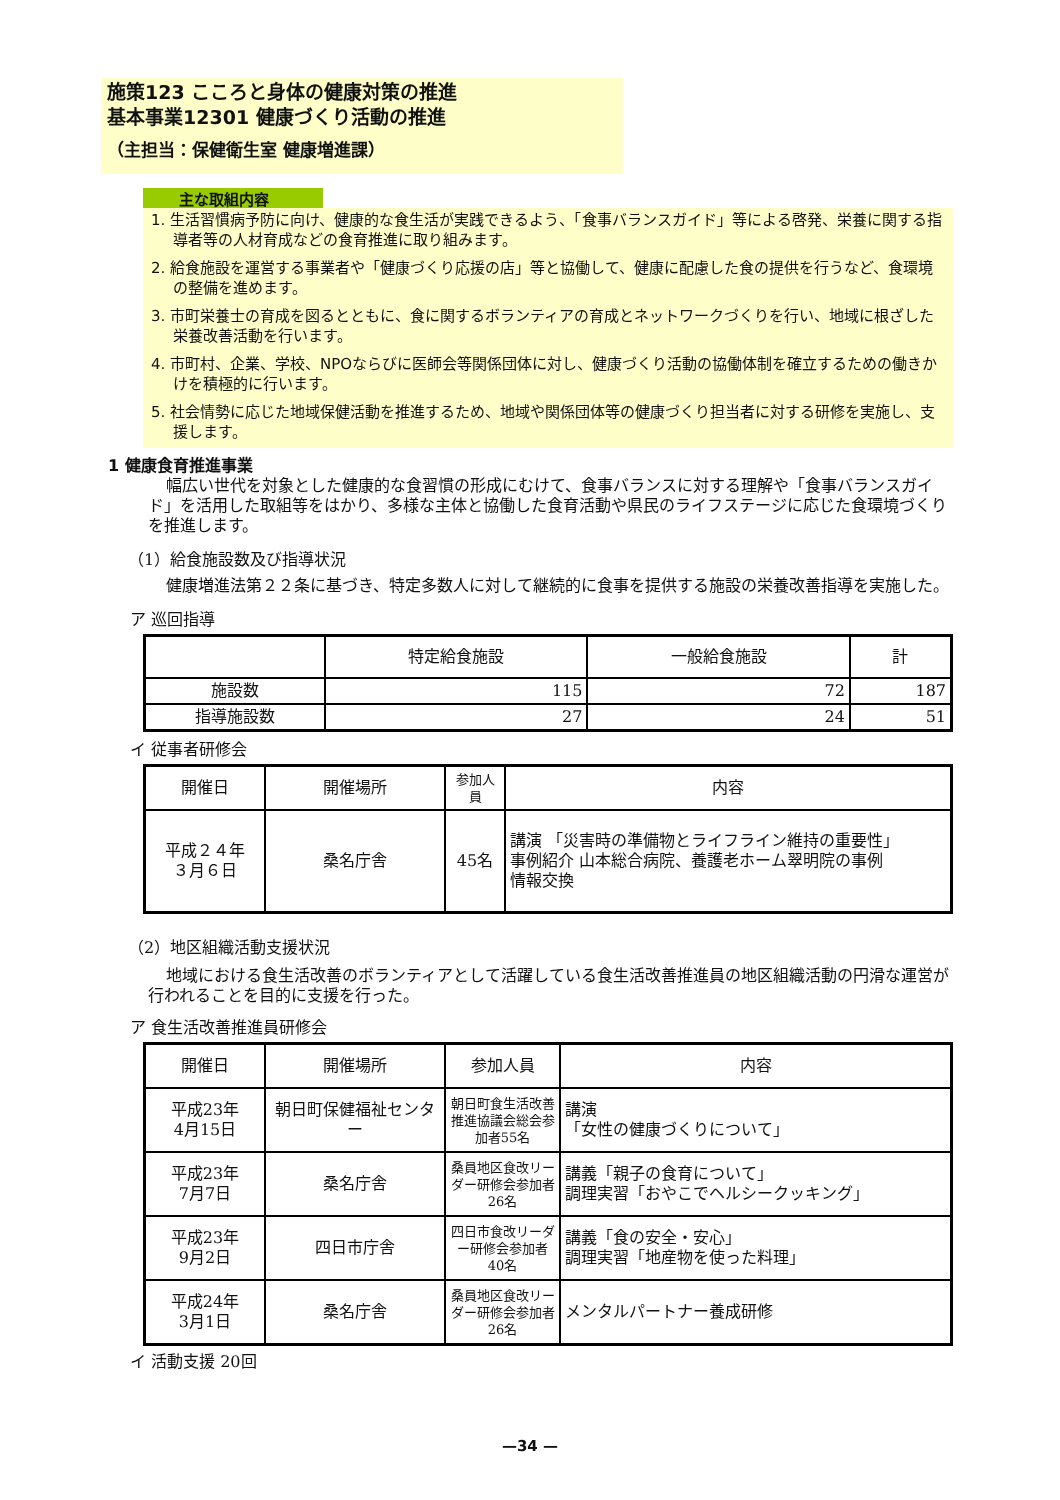施策123 こころと身体の健康対策の推進
基本事業12301 健康づくり活動の推進
（主担当：保健衛生室 健康増進課）
主な取組内容
1. 生活習慣病予防に向け、健康的な食生活が実践できるよう、「食事バランスガイド」等による啓発、栄養に関する指導者等の人材育成などの食育推進に取り組みます。
2. 給食施設を運営する事業者や「健康づくり応援の店」等と協働して、健康に配慮した食の提供を行うなど、食環境の整備を進めます。
3. 市町栄養士の育成を図るとともに、食に関するボランティアの育成とネットワークづくりを行い、地域に根ざした栄養改善活動を行います。
4. 市町村、企業、学校、NPOならびに医師会等関係団体に対し、健康づくり活動の協働体制を確立するための働きかけを積極的に行います。
5. 社会情勢に応じた地域保健活動を推進するため、地域や関係団体等の健康づくり担当者に対する研修を実施し、支援します。
1 健康食育推進事業
幅広い世代を対象とした健康的な食習慣の形成にむけて、食事バランスに対する理解や「食事バランスガイド」を活用した取組等をはかり、多様な主体と協働した食育活動や県民のライフステージに応じた食環境づくりを推進します。
（1）給食施設数及び指導状況
健康増進法第２２条に基づき、特定多数人に対して継続的に食事を提供する施設の栄養改善指導を実施した。
ア 巡回指導
| | 特定給食施設 | 一般給食施設 | 計 |
| --- | --- | --- | --- |
| 施設数 | 115 | 72 | 187 |
| 指導施設数 | 27 | 24 | 51 |
イ 従事者研修会
| 開催日 | 開催場所 | 参加人員 | 内容 |
| --- | --- | --- | --- |
| 平成２４年 ３月６日 | 桑名庁舎 | 45名 | 講演 「災害時の準備物とライフライン維持の重要性」 事例紹介 山本総合病院、養護老ホーム翠明院の事例 情報交換 |
（2）地区組織活動支援状況
地域における食生活改善のボランティアとして活躍している食生活改善推進員の地区組織活動の円滑な運営が行われることを目的に支援を行った。
ア 食生活改善推進員研修会
| 開催日 | 開催場所 | 参加人員 | 内容 |
| --- | --- | --- | --- |
| 平成23年 4月15日 | 朝日町保健福祉センター | 朝日町食生活改善推進協議会総会参加者55名 | 講演 「女性の健康づくりについて」 |
| 平成23年 7月7日 | 桑名庁舎 | 桑員地区食改リーダー研修会参加者26名 | 講義「親子の食育について」 調理実習「おやこでヘルシークッキング」 |
| 平成23年 9月2日 | 四日市庁舎 | 四日市食改リーダー研修会参加者40名 | 講義「食の安全・安心」 調理実習「地産物を使った料理」 |
| 平成24年 3月1日 | 桑名庁舎 | 桑員地区食改リーダー研修会参加者26名 | メンタルパートナー養成研修 |
イ 活動支援 20回
—34 —